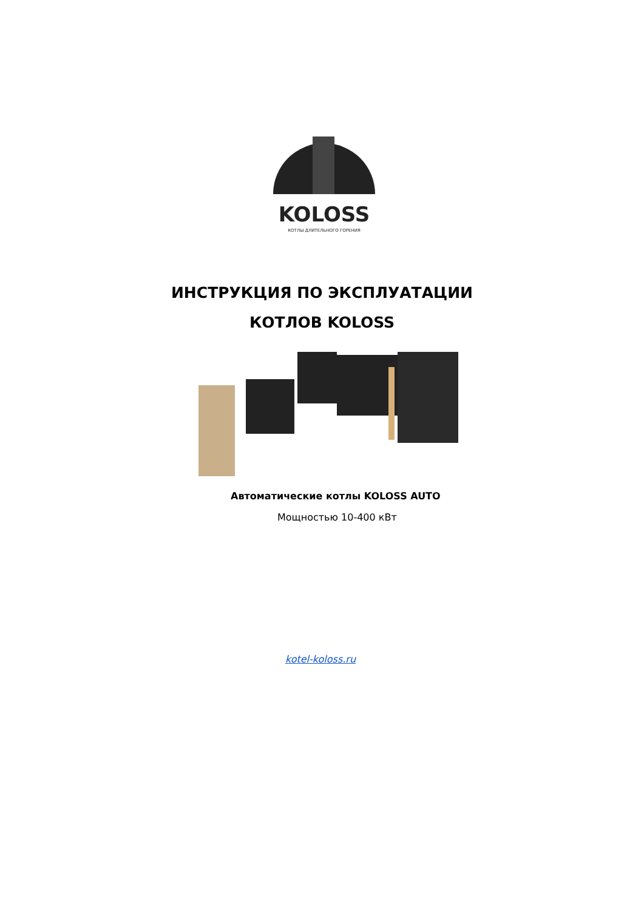KOLOSS
КОТЛЫ ДЛИТЕЛЬНОГО ГОРЕНИЯ
ИНСТРУКЦИЯ ПО ЭКСПЛУАТАЦИИ
КОТЛОВ KOLOSS
Автоматические котлы KOLOSS AUTO
Мощностью 10-400 кВт
kotel-koloss.ru